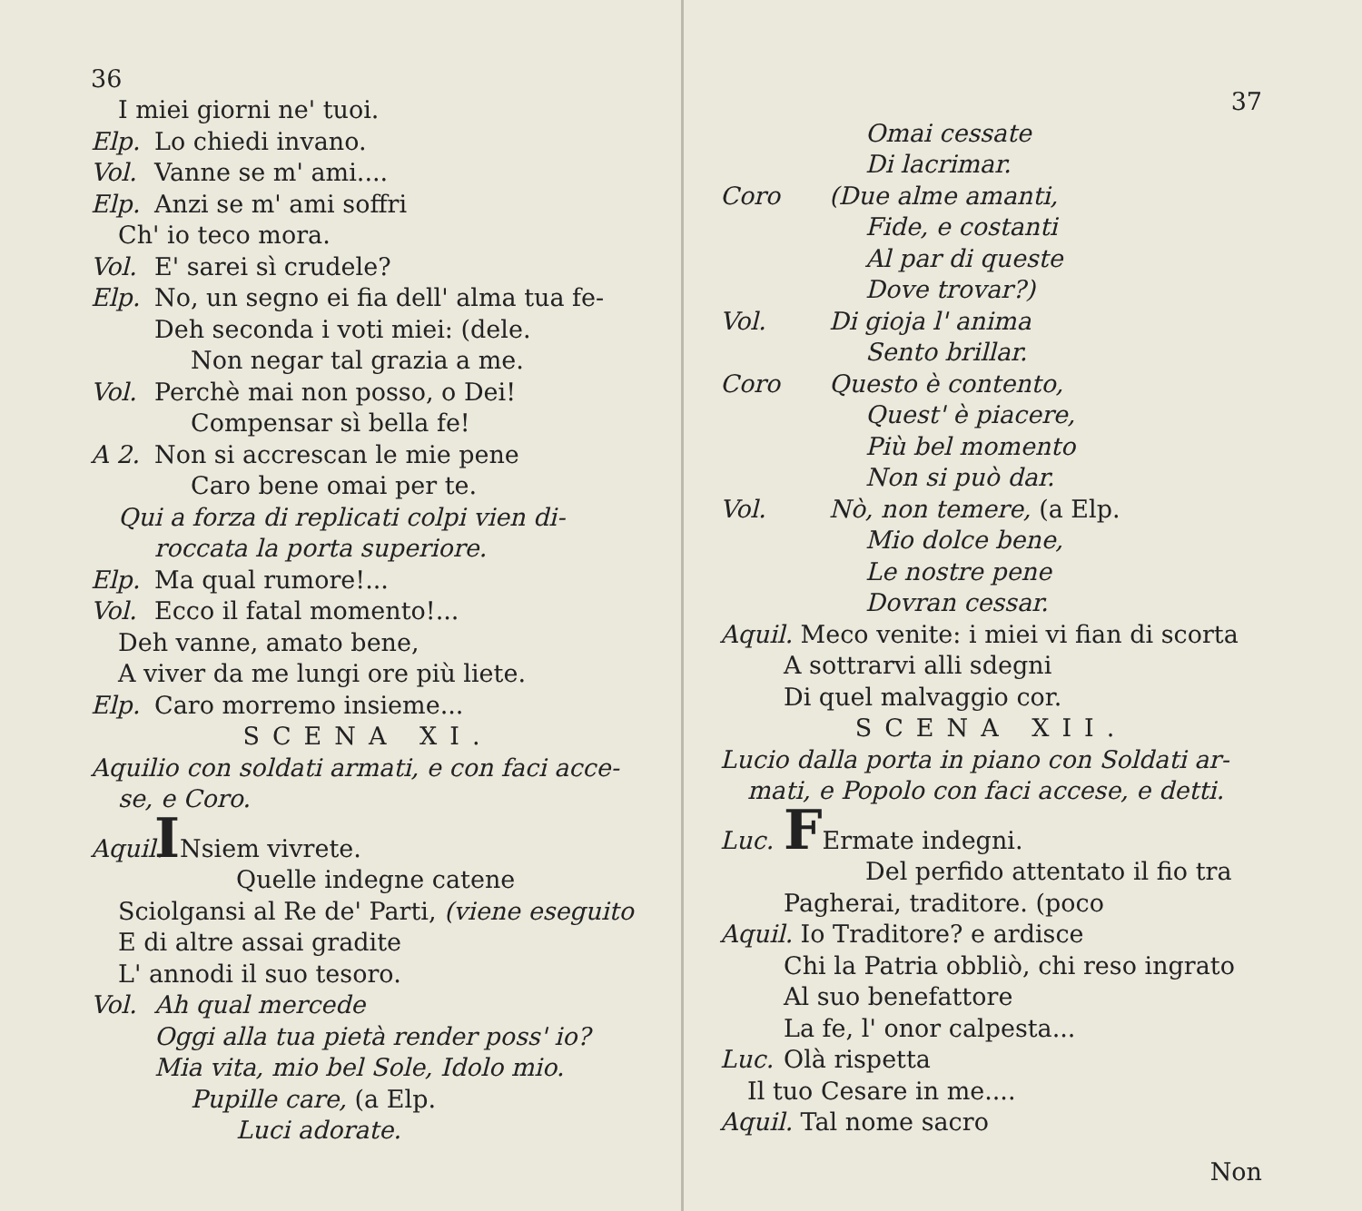36
I miei giorni ne' tuoi.
Elp. Lo chiedi invano.
Vol. Vanne se m' ami....
Elp. Anzi se m' ami soffri
Ch' io teco mora.
Vol. E' sarei sì crudele?
Elp. No, un segno ei fia dell' alma tua fe-
Deh seconda i voti miei: (dele.
Non negar tal grazia a me.
Vol. Perchè mai non posso, o Dei!
Compensar sì bella fe!
A 2. Non si accrescan le mie pene
Caro bene omai per te.
Qui a forza di replicati colpi vien di-
roccata la porta superiore.
Elp. Ma qual rumore!...
Vol. Ecco il fatal momento!...
Deh vanne, amato bene,
A viver da me lungi ore più liete.
Elp. Caro morremo insieme...
SCENA XI.
Aquilio con soldati armati, e con faci acce-
se, e Coro.
Aquil. INsiem vivrete.
Quelle indegne catene
Sciolgansi al Re de' Parti, (viene eseguito
E di altre assai gradite
L' annodi il suo tesoro.
Vol. Ah qual mercede
Oggi alla tua pietà render poss' io?
Mia vita, mio bel Sole, Idolo mio.
Pupille care, (a Elp.
Luci adorate.
37
Omai cessate
Di lacrimar.
Coro (Due alme amanti,
Fide, e costanti
Al par di queste
Dove trovar?)
Vol. Di gioja l' anima
Sento brillar.
Coro Questo è contento,
Quest' è piacere,
Più bel momento
Non si può dar.
Vol. Nò, non temere, (a Elp.
Mio dolce bene,
Le nostre pene
Dovran cessar.
Aquil. Meco venite: i miei vi fian di scorta
A sottrarvi alli sdegni
Di quel malvaggio cor.
SCENA XII.
Lucio dalla porta in piano con Soldati ar-
mati, e Popolo con faci accese, e detti.
Luc. FErmate indegni.
Del perfido attentato il fio tra
Pagherai, traditore. (poco
Aquil. Io Traditore? e ardisce
Chi la Patria obbliò, chi reso ingrato
Al suo benefattore
La fe, l' onor calpesta...
Luc. Olà rispetta
Il tuo Cesare in me....
Aquil. Tal nome sacro
Non